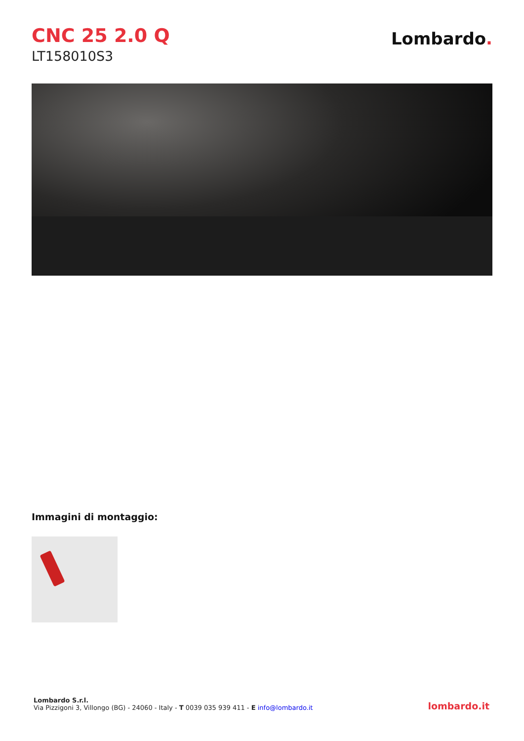CNC 25 2.0 Q
LT158010S3
Lombardo.
Immagini di montaggio:
Lombardo S.r.l.
Via Pizzigoni 3, Villongo (BG) - 24060 - Italy - T 0039 035 939 411 - E info@lombardo.it
lombardo.it